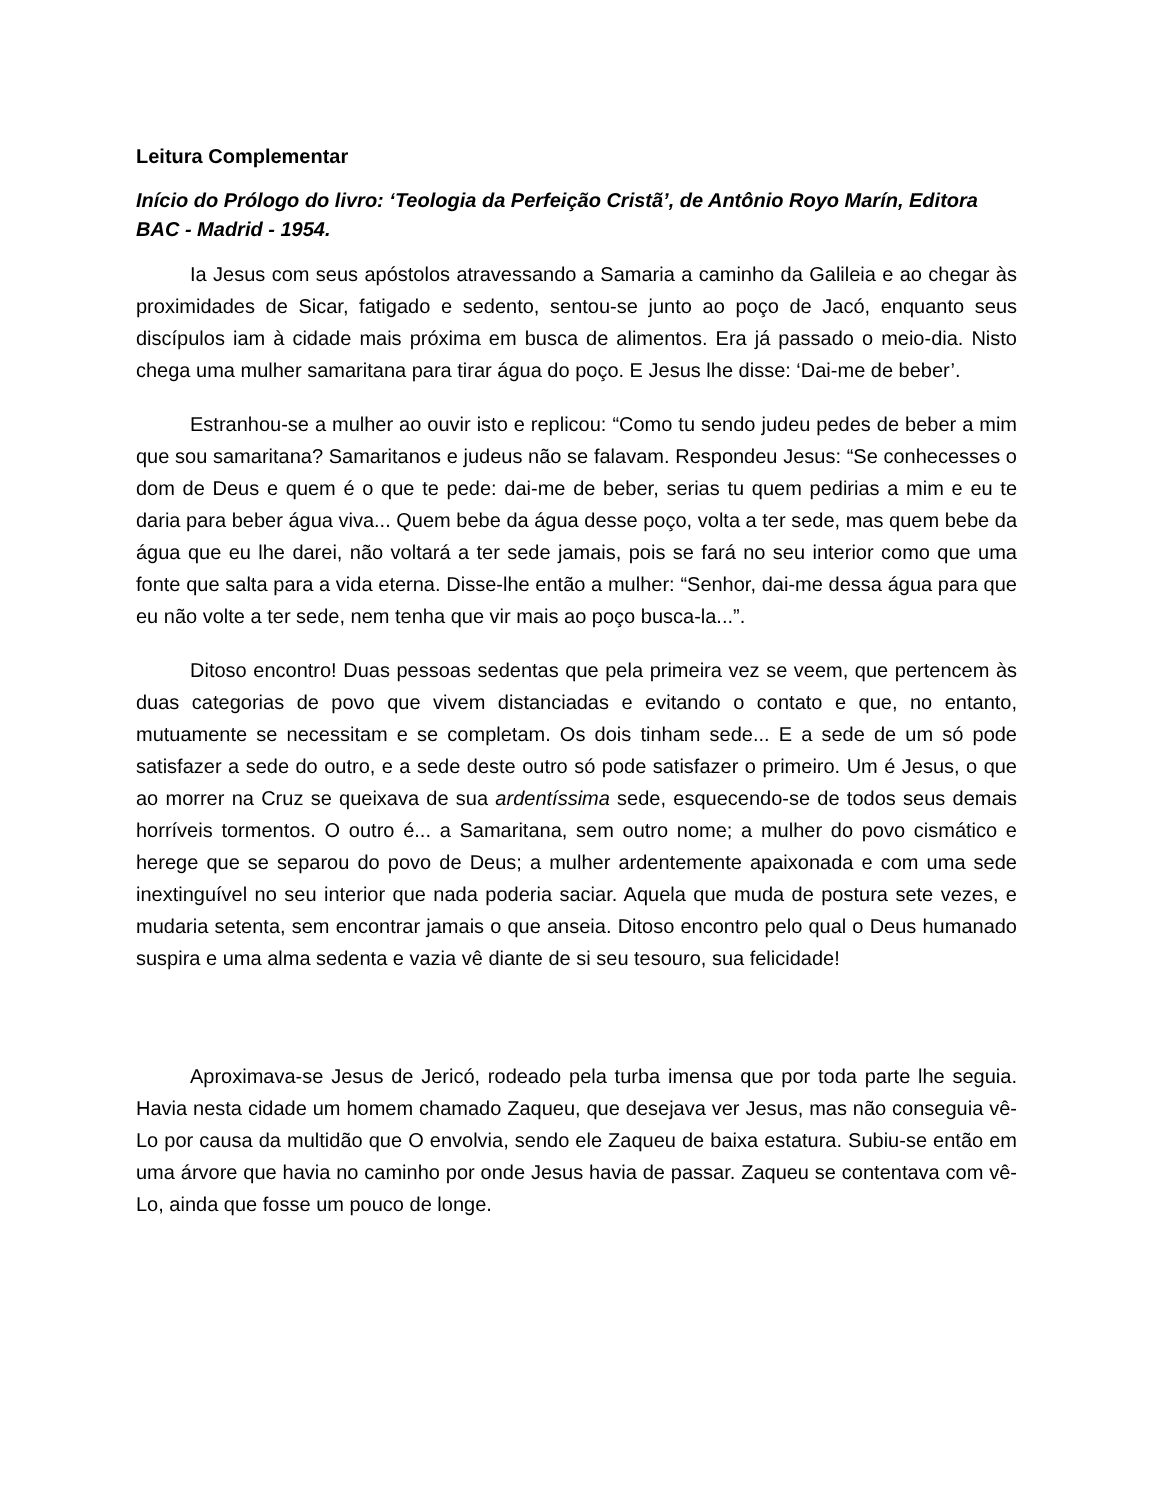Leitura Complementar
Início do Prólogo do livro: ‘Teologia da Perfeição Cristã’, de Antônio Royo Marín, Editora BAC - Madrid - 1954.
Ia Jesus com seus apóstolos atravessando a Samaria a caminho da Galileia e ao chegar às proximidades de Sicar, fatigado e sedento, sentou-se junto ao poço de Jacó, enquanto seus discípulos iam à cidade mais próxima em busca de alimentos. Era já passado o meio-dia. Nisto chega uma mulher samaritana para tirar água do poço. E Jesus lhe disse: ‘Dai-me de beber’.
Estranhou-se a mulher ao ouvir isto e replicou: “Como tu sendo judeu pedes de beber a mim que sou samaritana? Samaritanos e judeus não se falavam. Respondeu Jesus: “Se conhecesses o dom de Deus e quem é o que te pede: dai-me de beber, serias tu quem pedirias a mim e eu te daria para beber água viva... Quem bebe da água desse poço, volta a ter sede, mas quem bebe da água que eu lhe darei, não voltará a ter sede jamais, pois se fará no seu interior como que uma fonte que salta para a vida eterna. Disse-lhe então a mulher: “Senhor, dai-me dessa água para que eu não volte a ter sede, nem tenha que vir mais ao poço busca-la...”.
Ditoso encontro! Duas pessoas sedentas que pela primeira vez se veem, que pertencem às duas categorias de povo que vivem distanciadas e evitando o contato e que, no entanto, mutuamente se necessitam e se completam. Os dois tinham sede... E a sede de um só pode satisfazer a sede do outro, e a sede deste outro só pode satisfazer o primeiro. Um é Jesus, o que ao morrer na Cruz se queixava de sua ardentíssima sede, esquecendo-se de todos seus demais horríveis tormentos. O outro é... a Samaritana, sem outro nome; a mulher do povo cismático e herege que se separou do povo de Deus; a mulher ardentemente apaixonada e com uma sede inextinguível no seu interior que nada poderia saciar. Aquela que muda de postura sete vezes, e mudaria setenta, sem encontrar jamais o que anseia. Ditoso encontro pelo qual o Deus humanado suspira e uma alma sedenta e vazia vê diante de si seu tesouro, sua felicidade!
Aproximava-se Jesus de Jericó, rodeado pela turba imensa que por toda parte lhe seguia. Havia nesta cidade um homem chamado Zaqueu, que desejava ver Jesus, mas não conseguia vê-Lo por causa da multidão que O envolvia, sendo ele Zaqueu de baixa estatura. Subiu-se então em uma árvore que havia no caminho por onde Jesus havia de passar. Zaqueu se contentava com vê-Lo, ainda que fosse um pouco de longe.